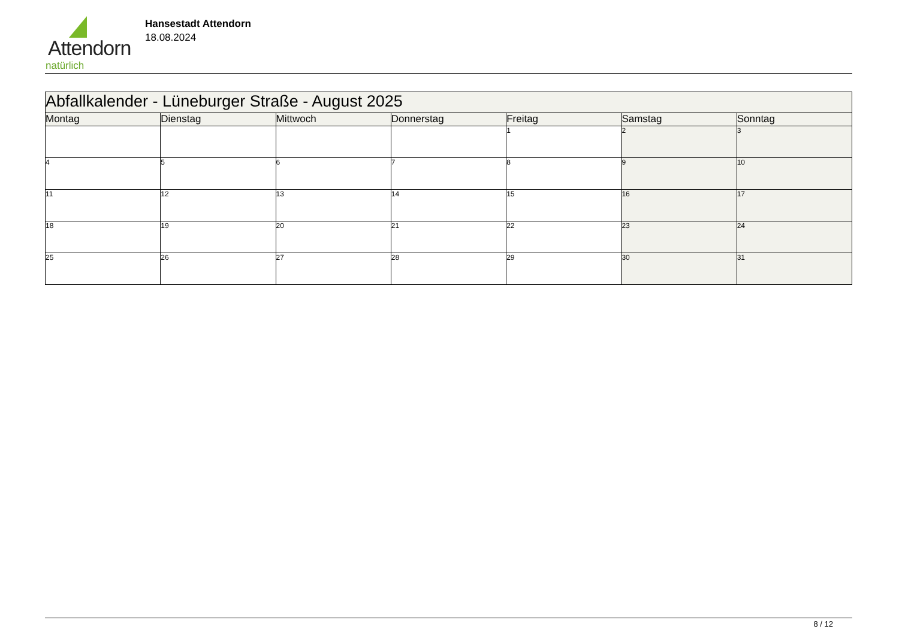Attendorn
natürlich
Hansestadt Attendorn
18.08.2024
| Abfallkalender - Lüneburger Straße - August 2025 | | | | | | |
| Montag | Dienstag | Mittwoch | Donnerstag | Freitag | Samstag | Sonntag |
| | | | | 1 | 2 | 3 |
| 4 | 5 | 6 | 7 | 8 | 9 | 10 |
| 11 | 12 | 13 | 14 | 15 | 16 | 17 |
| 18 | 19 | 20 | 21 | 22 | 23 | 24 |
| 25 | 26 | 27 | 28 | 29 | 30 | 31 |
8 / 12